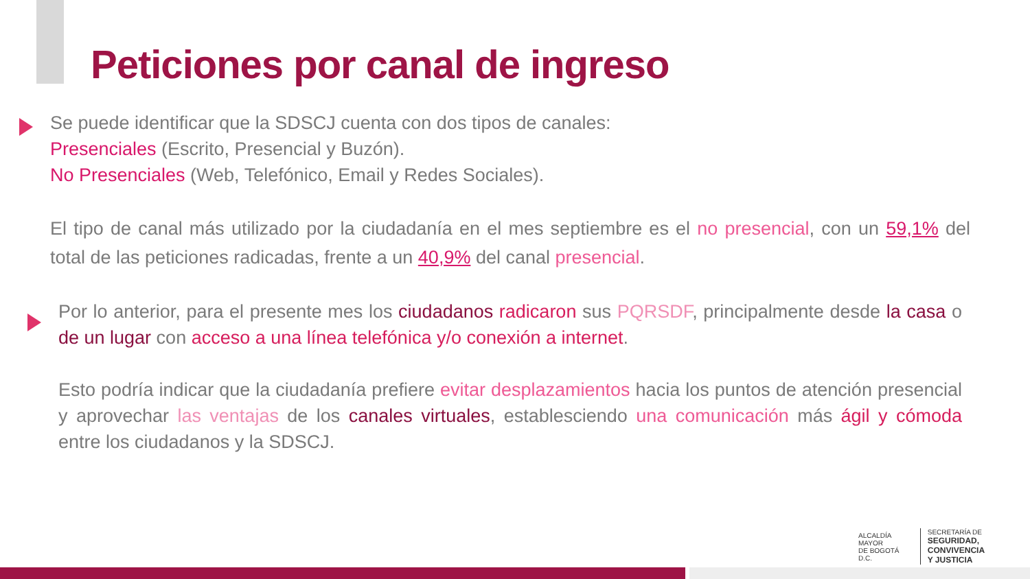Peticiones por canal de ingreso
Se puede identificar que la SDSCJ cuenta con dos tipos de canales:
Presenciales (Escrito, Presencial y Buzón).
No Presenciales (Web, Telefónico, Email y Redes Sociales).
El tipo de canal más utilizado por la ciudadanía en el mes septiembre es el no presencial, con un 59,1% del total de las peticiones radicadas, frente a un 40,9% del canal presencial.
Por lo anterior, para el presente mes los ciudadanos radicaron sus PQRSDF, principalmente desde la casa o de un lugar con acceso a una línea telefónica y/o conexión a internet.
Esto podría indicar que la ciudadanía prefiere evitar desplazamientos hacia los puntos de atención presencial y aprovechar las ventajas de los canales virtuales, establesciendo una comunicación más ágil y cómoda entre los ciudadanos y la SDSCJ.
ALCALDÍA MAYOR
DE BOGOTÁ D.C.
SECRETARÍA DE
SEGURIDAD, CONVIVENCIA
Y JUSTICIA